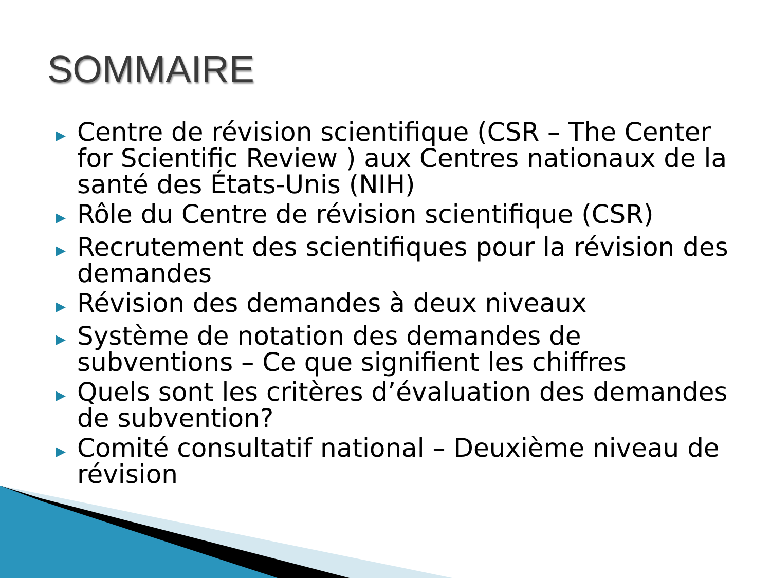SOMMAIRE
▶ Centre de révision scientifique (CSR – The Center for Scientific Review ) aux Centres nationaux de la santé des États-Unis (NIH)
▶ Rôle du Centre de révision scientifique (CSR)
▶ Recrutement des scientifiques pour la révision des demandes
▶ Révision des demandes à deux niveaux
▶ Système de notation des demandes de subventions – Ce que signifient les chiffres
▶ Quels sont les critères d’évaluation des demandes de subvention?
▶ Comité consultatif national – Deuxième niveau de révision